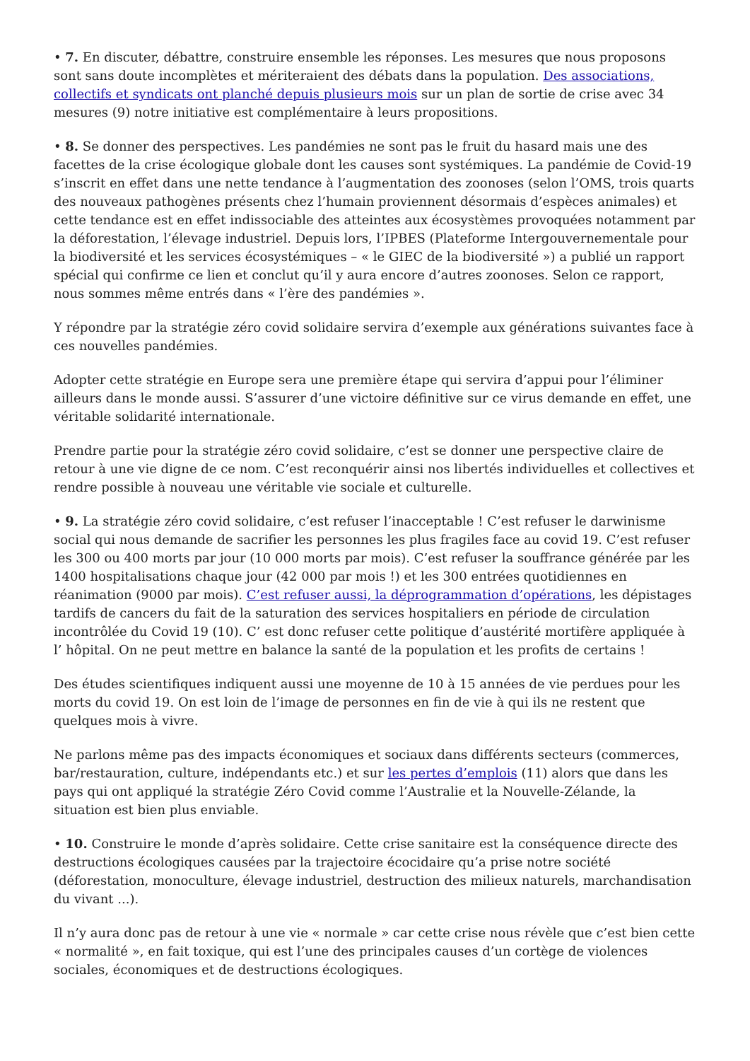• 7. En discuter, débattre, construire ensemble les réponses. Les mesures que nous proposons sont sans doute incomplètes et mériteraient des débats dans la population. Des associations, collectifs et syndicats ont planché depuis plusieurs mois sur un plan de sortie de crise avec 34 mesures (9) notre initiative est complémentaire à leurs propositions.
• 8. Se donner des perspectives. Les pandémies ne sont pas le fruit du hasard mais une des facettes de la crise écologique globale dont les causes sont systémiques. La pandémie de Covid-19 s’inscrit en effet dans une nette tendance à l’augmentation des zoonoses (selon l’OMS, trois quarts des nouveaux pathogènes présents chez l’humain proviennent désormais d’espèces animales) et cette tendance est en effet indissociable des atteintes aux écosystèmes provoquées notamment par la déforestation, l’élevage industriel. Depuis lors, l’IPBES (Plateforme Intergouvernementale pour la biodiversité et les services écosystémiques – « le GIEC de la biodiversité ») a publié un rapport spécial qui confirme ce lien et conclut qu’il y aura encore d’autres zoonoses. Selon ce rapport, nous sommes même entrés dans « l’ère des pandémies ».
Y répondre par la stratégie zéro covid solidaire servira d’exemple aux générations suivantes face à ces nouvelles pandémies.
Adopter cette stratégie en Europe sera une première étape qui servira d’appui pour l’éliminer ailleurs dans le monde aussi. S’assurer d’une victoire définitive sur ce virus demande en effet, une véritable solidarité internationale.
Prendre partie pour la stratégie zéro covid solidaire, c’est se donner une perspective claire de retour à une vie digne de ce nom. C’est reconquérir ainsi nos libertés individuelles et collectives et rendre possible à nouveau une véritable vie sociale et culturelle.
• 9. La stratégie zéro covid solidaire, c’est refuser l’inacceptable ! C’est refuser le darwinisme social qui nous demande de sacrifier les personnes les plus fragiles face au covid 19. C’est refuser les 300 ou 400 morts par jour (10 000 morts par mois). C’est refuser la souffrance générée par les 1400 hospitalisations chaque jour (42 000 par mois !) et les 300 entrées quotidiennes en réanimation (9000 par mois). C’est refuser aussi, la déprogrammation d’opérations, les dépistages tardifs de cancers du fait de la saturation des services hospitaliers en période de circulation incontrôlée du Covid 19 (10). C’ est donc refuser cette politique d’austérité mortifère appliquée à l’ hôpital. On ne peut mettre en balance la santé de la population et les profits de certains !
Des études scientifiques indiquent aussi une moyenne de 10 à 15 années de vie perdues pour les morts du covid 19. On est loin de l’image de personnes en fin de vie à qui ils ne restent que quelques mois à vivre.
Ne parlons même pas des impacts économiques et sociaux dans différents secteurs (commerces, bar/restauration, culture, indépendants etc.) et sur les pertes d’emplois (11) alors que dans les pays qui ont appliqué la stratégie Zéro Covid comme l’Australie et la Nouvelle-Zélande, la situation est bien plus enviable.
• 10. Construire le monde d’après solidaire. Cette crise sanitaire est la conséquence directe des destructions écologiques causées par la trajectoire écocidaire qu’a prise notre société (déforestation, monoculture, élevage industriel, destruction des milieux naturels, marchandisation du vivant ...).
Il n’y aura donc pas de retour à une vie « normale » car cette crise nous révèle que c’est bien cette « normalité », en fait toxique, qui est l’une des principales causes d’un cortège de violences sociales, économiques et de destructions écologiques.